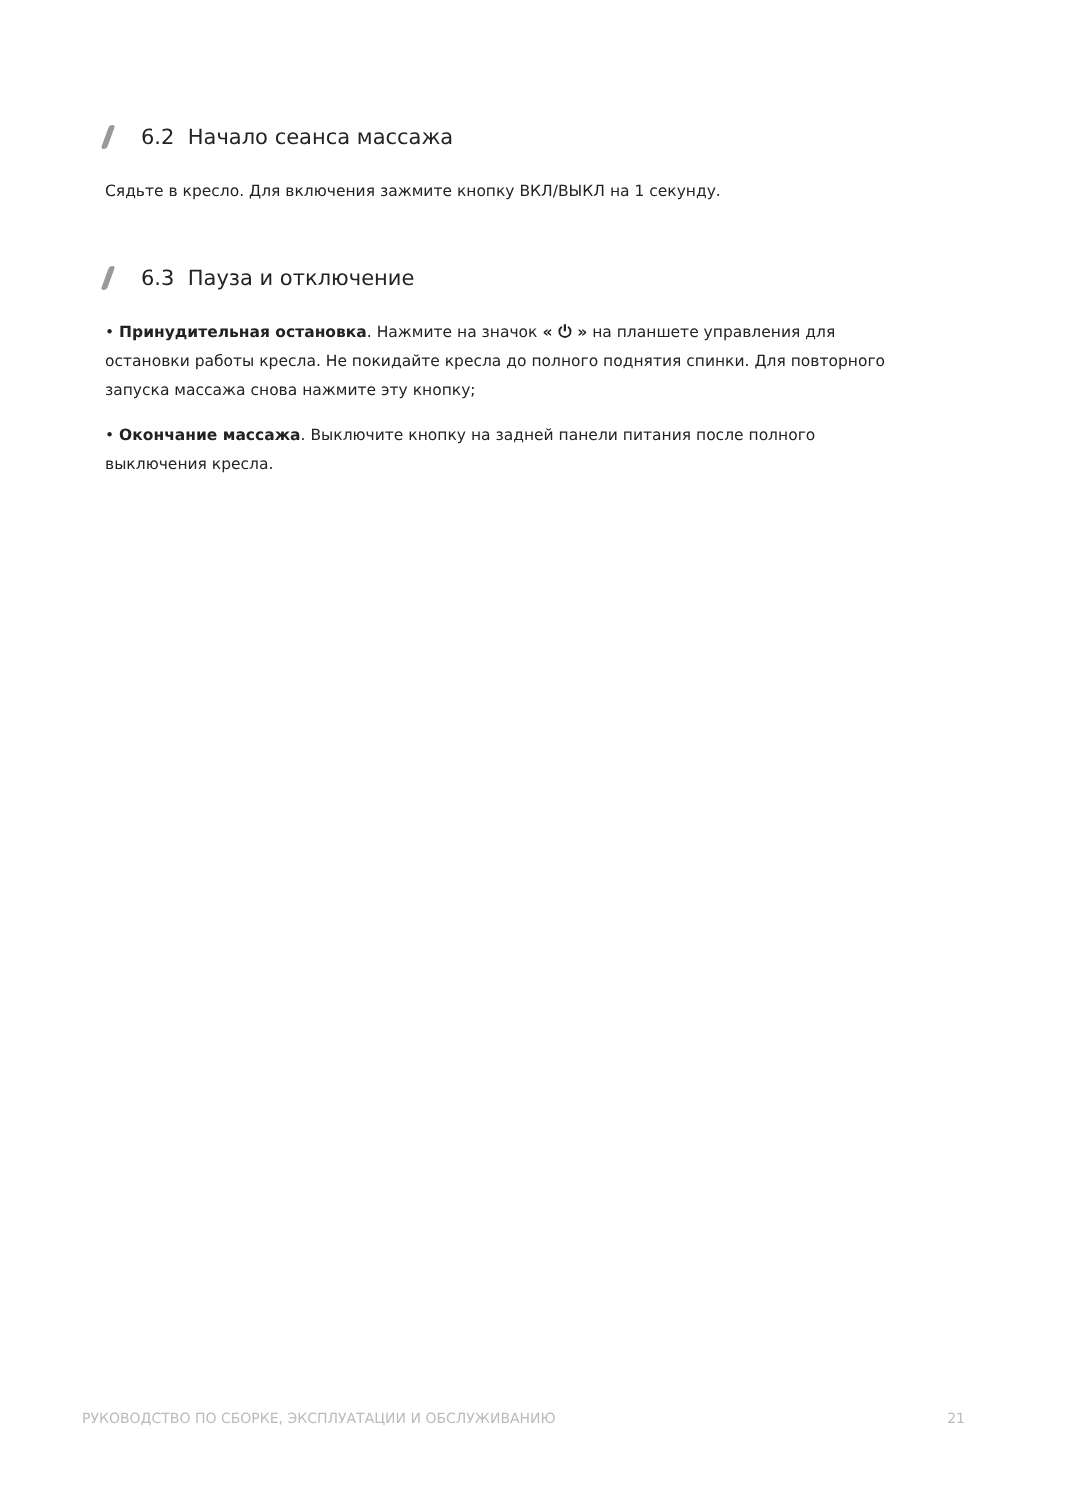6.2 Начало сеанса массажа
Сядьте в кресло. Для включения зажмите кнопку ВКЛ/ВЫКЛ на 1 секунду.
6.3 Пауза и отключение
• Принудительная остановка. Нажмите на значок « ⏻ » на планшете управления для остановки работы кресла. Не покидайте кресла до полного поднятия спинки. Для повторного запуска массажа снова нажмите эту кнопку;
• Окончание массажа. Выключите кнопку на задней панели питания после полного выключения кресла.
РУКОВОДСТВО ПО СБОРКЕ, ЭКСПЛУАТАЦИИ И ОБСЛУЖИВАНИЮ 21